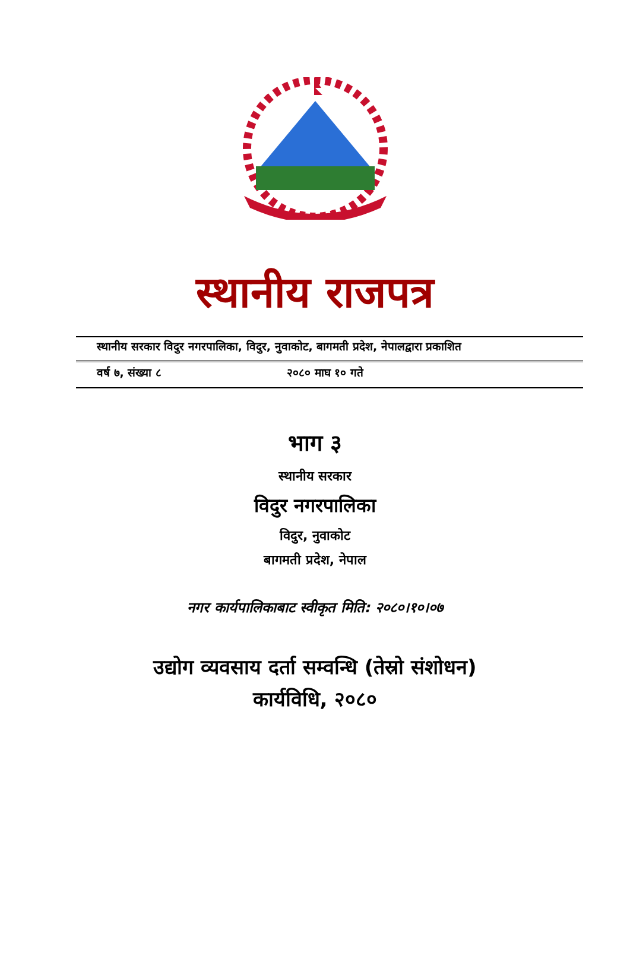स्थानीय राजपत्र
स्थानीय सरकार विदुर नगरपालिका, विदुर, नुवाकोट, बागमती प्रदेश, नेपालद्वारा प्रकाशित
वर्ष ७, संख्या ८ २०८० माघ १० गते
भाग ३
स्थानीय सरकार
विदुर नगरपालिका
विदुर, नुवाकोट
बागमती प्रदेश, नेपाल
नगर कार्यपालिकाबाट स्वीकृत मिति: २०८०।१०।०७
उद्योग व्यवसाय दर्ता सम्वन्धि (तेस्रो संशोधन)
कार्यविधि, २०८०